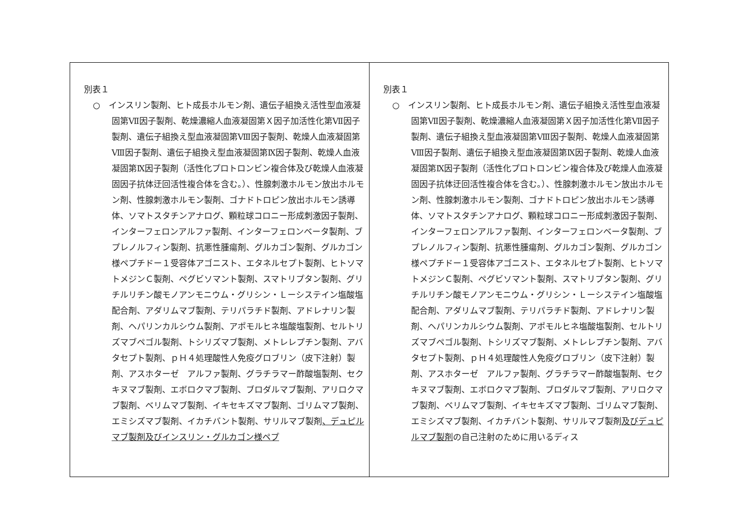| 別表１ ○ インスリン製剤、ヒト成長ホルモン剤、遺伝子組換え活性型血液凝固第Ⅶ因子製剤、乾燥濃縮人血液凝固第Ｘ因子加活性化第Ⅶ因子製剤、遺伝子組換え型血液凝固第Ⅷ因子製剤、乾燥人血液凝固第Ⅷ因子製剤、遺伝子組換え型血液凝固第Ⅸ因子製剤、乾燥人血液凝固第Ⅸ因子製剤（活性化プロトロンビン複合体及び乾燥人血液凝固因子抗体迂回活性複合体を含む。）、性腺刺激ホルモン放出ホルモン剤、性腺刺激ホルモン製剤、ゴナドトロピン放出ホルモン誘導体、ソマトスタチンアナログ、顆粒球コロニー形成刺激因子製剤、インターフェロンアルファ製剤、インターフェロンベータ製剤、ブプレノルフィン製剤、抗悪性腫瘍剤、グルカゴン製剤、グルカゴン様ペプチドー１受容体アゴニスト、エタネルセプト製剤、ヒトソマトメジンＣ製剤、ペグビソマント製剤、スマトリプタン製剤、グリチルリチン酸モノアンモニウム・グリシン・Ｌーシステイン塩酸塩配合剤、アダリムマブ製剤、テリパラチド製剤、アドレナリン製剤、ヘパリンカルシウム製剤、アポモルヒネ塩酸塩製剤、セルトリズマブペゴル製剤、トシリズマブ製剤、メトレレプチン製剤、アバタセプト製剤、ｐＨ４処理酸性人免疫グロブリン（皮下注射）製剤、アスホターゼ アルファ製剤、グラチラマー酢酸塩製剤、セクキヌマブ製剤、エボロクマブ製剤、ブロダルマブ製剤、アリロクマブ製剤、ベリムマブ製剤、イキセキズマブ製剤、ゴリムマブ製剤、エミシズマブ製剤、イカチバント製剤、サリルマブ製剤 、デュピルマブ製剤及びインスリン・グルカゴン様ペプ | 別表１ ○ インスリン製剤、ヒト成長ホルモン剤、遺伝子組換え活性型血液凝固第Ⅶ因子製剤、乾燥濃縮人血液凝固第Ｘ因子加活性化第Ⅶ因子製剤、遺伝子組換え型血液凝固第Ⅷ因子製剤、乾燥人血液凝固第Ⅷ因子製剤、遺伝子組換え型血液凝固第Ⅸ因子製剤、乾燥人血液凝固第Ⅸ因子製剤（活性化プロトロンビン複合体及び乾燥人血液凝固因子抗体迂回活性複合体を含む。）、性腺刺激ホルモン放出ホルモン剤、性腺刺激ホルモン製剤、ゴナドトロピン放出ホルモン誘導体、ソマトスタチンアナログ、顆粒球コロニー形成刺激因子製剤、インターフェロンアルファ製剤、インターフェロンベータ製剤、ブプレノルフィン製剤、抗悪性腫瘍剤、グルカゴン製剤、グルカゴン様ペプチドー１受容体アゴニスト、エタネルセプト製剤、ヒトソマトメジンＣ製剤、ペグビソマント製剤、スマトリプタン製剤、グリチルリチン酸モノアンモニウム・グリシン・Ｌーシステイン塩酸塩配合剤、アダリムマブ製剤、テリパラチド製剤、アドレナリン製剤、ヘパリンカルシウム製剤、アポモルヒネ塩酸塩製剤、セルトリズマブペゴル製剤、トシリズマブ製剤、メトレレプチン製剤、アバタセプト製剤、ｐＨ４処理酸性人免疫グロブリン（皮下注射）製剤、アスホターゼ アルファ製剤、グラチラマー酢酸塩製剤、セクキヌマブ製剤、エボロクマブ製剤、ブロダルマブ製剤、アリロクマブ製剤、ベリムマブ製剤、イキセキズマブ製剤、ゴリムマブ製剤、エミシズマブ製剤、イカチバント製剤、サリルマブ製剤 及びデュピルマブ製剤 の自己注射のために用いるディス |